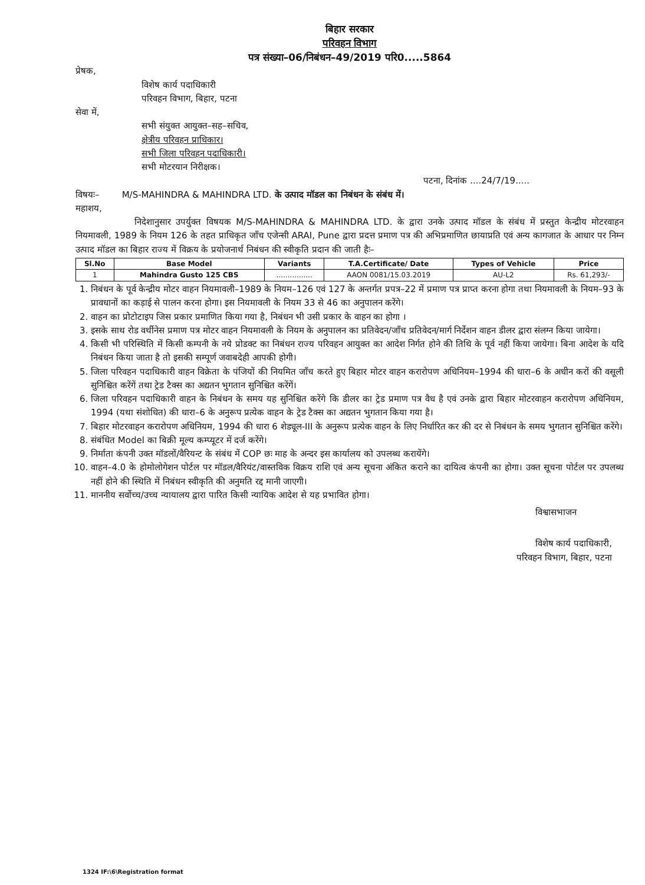बिहार सरकार
परिवहन विभाग
पत्र संख्या–06/निबंधन–49/2019 परि0.....5864
प्रेषक,
विशेष कार्य पदाधिकारी
परिवहन विभाग, बिहार, पटना
सेवा में,
सभी संयुक्त आयुक्त–सह–सचिव,
क्षेत्रीय परिवहन प्राधिकार।
सभी जिला परिवहन पदाधिकारी।
सभी मोटरयान निरीक्षक।
पटना, दिनांक ....24/7/19.....
विषयः– M/S-MAHINDRA & MAHINDRA LTD. के उत्पाद मॉडल का निबंधन के संबंध में।
महाशय,
निदेशानुसार उपर्युक्त विषयक M/S-MAHINDRA & MAHINDRA LTD. के द्वारा उनके उत्पाद मॉडल के संबंध में प्रस्तुत केन्द्रीय मोटरवाहन नियमावली, 1989 के नियम 126 के तहत प्राधिकृत जाँच एजेन्सी ARAI, Pune द्वारा प्रदत्त प्रमाण पत्र की अभिप्रमाणित छायाप्रति एवं अन्य कागजात के आधार पर निम्न उत्पाद मॉडल का बिहार राज्य में विक्रय के प्रयोजनार्थ निबंधन की स्वीकृति प्रदान की जाती हैः–
| Sl.No | Base Model | Variants | T.A.Certificate/ Date | Types of Vehicle | Price |
| --- | --- | --- | --- | --- | --- |
| 1 | Mahindra Gusto 125 CBS | ................ | AAON 0081/15.03.2019 | AU-L2 | Rs. 61,293/- |
1. निबंधन के पूर्व केन्द्रीय मोटर वाहन नियमावली–1989 के नियम–126 एवं 127 के अन्तर्गत प्रपत्र–22 में प्रमाण पत्र प्राप्त करना होगा तथा नियमावली के नियम–93 के प्रावधानों का कड़ाई से पालन करना होगा। इस नियमावली के नियम 33 से 46 का अनुपालन करेंगे।
2. वाहन का प्रोटोटाइप जिस प्रकार प्रमाणित किया गया है, निबंधन भी उसी प्रकार के वाहन का होगा ।
3. इसके साथ रोड वर्थीनेस प्रमाण पत्र मोटर वाहन नियमावली के नियम के अनुपालन का प्रतिवेदन/जाँच प्रतिवेदन/मार्ग निर्देशन वाहन डीलर द्वारा संलग्न किया जायेगा।
4. किसी भी परिस्थिति में किसी कम्पनी के नये प्रोडक्ट का निबंधन राज्य परिवहन आयुक्त का आदेश निर्गत होने की तिथि के पूर्व नहीं किया जायेगा। बिना आदेश के यदि निबंधन किया जाता है तो इसकी सम्पूर्ण जवाबदेही आपकी होगी।
5. जिला परिवहन पदाधिकारी वाहन विक्रेता के पंजियों की नियमित जाँच करते हुए बिहार मोटर वाहन करारोपण अधिनियम–1994 की धारा–6 के अधीन करों की वसूली सुनिश्चित करेंगें तथा ट्रेड टैक्स का अद्यतन भुगतान सुनिश्चित करेंगें।
6. जिला परिवहन पदाधिकारी वाहन के निबंधन के समय यह सुनिश्चित करेंगे कि डीलर का ट्रेड प्रमाण पत्र वैध है एवं उनके द्वारा बिहार मोटरवाहन करारोपण अधिनियम, 1994 (यथा संशोधित) की धारा–6 के अनुरूप प्रत्येक वाहन के ट्रेड टैक्स का अद्यतन भुगतान किया गया है।
7. बिहार मोटरवाहन करारोपण अधिनियम, 1994 की धारा 6 शेड्यूल-III के अनुरूप प्रत्येक वाहन के लिए निर्धारित कर की दर से निबंधन के समय भुगतान सुनिश्चित करेंगे।
8. संबंधित Model का बिक्री मूल्य कम्प्यूटर में दर्ज करेंगे।
9. निर्माता कंपनी उक्त मॉडलों/वैरियन्ट के संबंध में COP छः माह के अन्दर इस कार्यालय को उपलब्ध करायेंगे।
10. वाहन–4.0 के होमोलोगेशन पोर्टल पर मॉडल/वैरियंट/वास्तविक विक्रय राशि एवं अन्य सूचना अंकित कराने का दायित्व कंपनी का होगा। उक्त सूचना पोर्टल पर उपलब्ध नहीं होने की स्थिति में निबंधन स्वीकृति की अनुमति रद्द मानी जाएगी।
11. माननीय सर्वोच्च/उच्च न्यायालय द्वारा पारित किसी न्यायिक आदेश से यह प्रभावित होगा।
विश्वासभाजन
विशेष कार्य पदाधिकारी,
परिवहन विभाग, बिहार, पटना
1324 IF:\6\Registration format